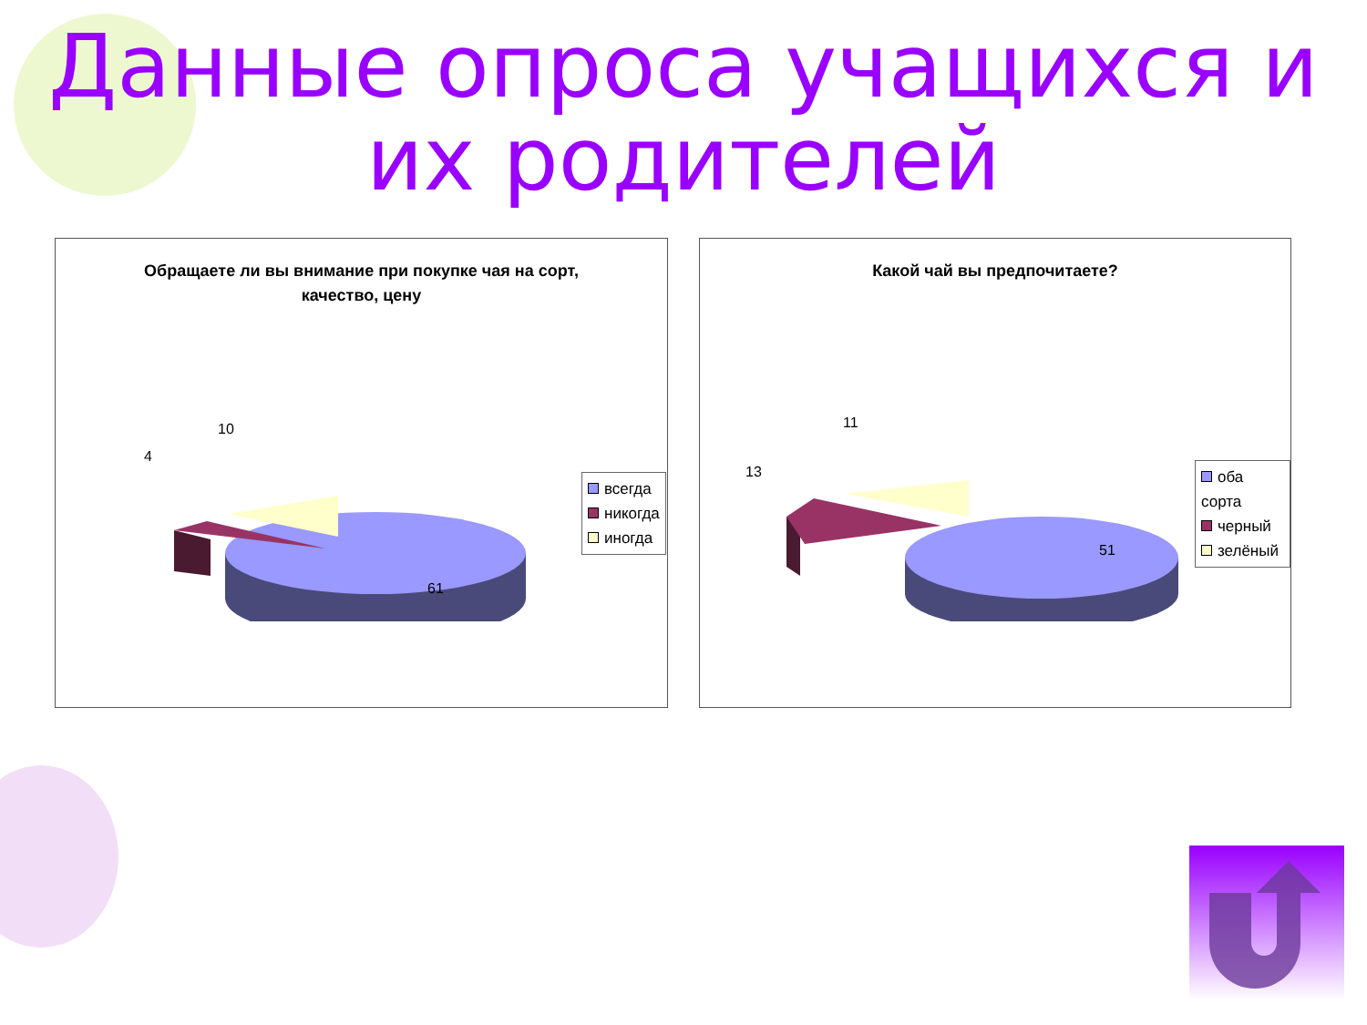Данные опроса учащихся и
их родителей
Обращаете ли вы внимание при покупке чая на сорт,
качество, цену
10
4
61
всегда
никогда
иногда
Какой чай вы предпочитаете?
11
13
51
оба сорта
черный
зелёный